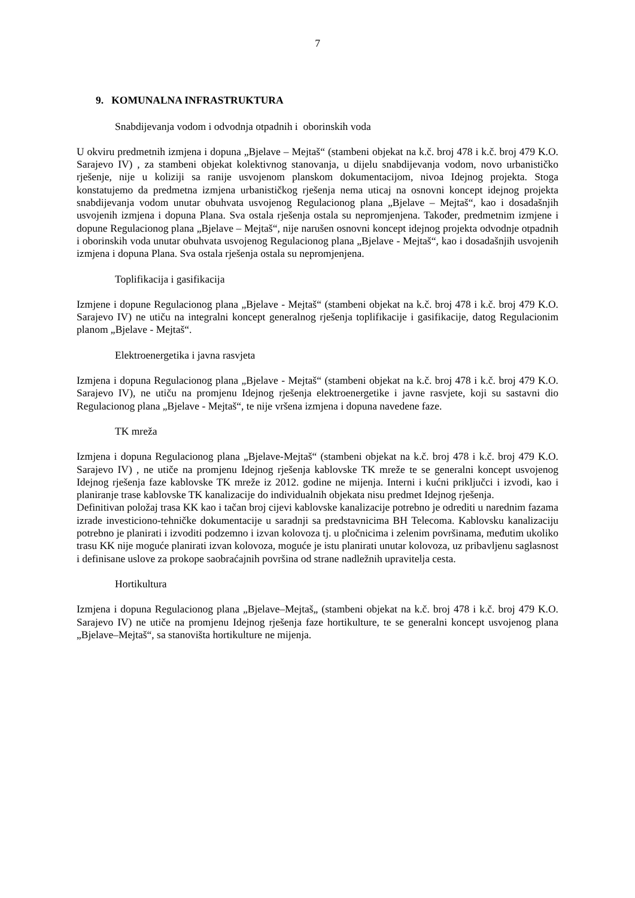7
9. KOMUNALNA INFRASTRUKTURA
Snabdijevanja vodom i odvodnja otpadnih i oborinskih voda
U okviru predmetnih izmjena i dopuna „Bjelave – Mejtaš“ (stambeni objekat na k.č. broj 478 i k.č. broj 479 K.O. Sarajevo IV) , za stambeni objekat kolektivnog stanovanja, u dijelu snabdijevanja vodom, novo urbanističko rješenje, nije u koliziji sa ranije usvojenom planskom dokumentacijom, nivoa Idejnog projekta. Stoga konstatujemo da predmetna izmjena urbanističkog rješenja nema uticaj na osnovni koncept idejnog projekta snabdijevanja vodom unutar obuhvata usvojenog Regulacionog plana „Bjelave – Mejtaš“, kao i dosadašnjih usvojenih izmjena i dopuna Plana. Sva ostala rješenja ostala su nepromjenjena. Također, predmetnim izmjene i dopune Regulacionog plana „Bjelave – Mejtaš“, nije narušen osnovni koncept idejnog projekta odvodnje otpadnih i oborinskih voda unutar obuhvata usvojenog Regulacionog plana „Bjelave - Mejtaš“, kao i dosadašnjih usvojenih izmjena i dopuna Plana. Sva ostala rješenja ostala su nepromjenjena.
Toplifikacija i gasifikacija
Izmjene i dopune Regulacionog plana „Bjelave - Mejtaš“ (stambeni objekat na k.č. broj 478 i k.č. broj 479 K.O. Sarajevo IV) ne utiču na integralni koncept generalnog rješenja toplifikacije i gasifikacije, datog Regulacionim planom „Bjelave - Mejtaš“.
Elektroenergetika i javna rasvjeta
Izmjena i dopuna Regulacionog plana „Bjelave - Mejtaš“ (stambeni objekat na k.č. broj 478 i k.č. broj 479 K.O. Sarajevo IV), ne utiču na promjenu Idejnog rješenja elektroenergetike i javne rasvjete, koji su sastavni dio Regulacionog plana „Bjelave - Mejtaš“, te nije vršena izmjena i dopuna navedene faze.
TK mreža
Izmjena i dopuna Regulacionog plana „Bjelave-Mejtaš“ (stambeni objekat na k.č. broj 478 i k.č. broj 479 K.O. Sarajevo IV) , ne utiče na promjenu Idejnog rješenja kablovske TK mreže te se generalni koncept usvojenog Idejnog rješenja faze kablovske TK mreže iz 2012. godine ne mijenja. Interni i kućni priključci i izvodi, kao i planiranje trase kablovske TK kanalizacije do individualnih objekata nisu predmet Idejnog rješenja.
Definitivan položaj trasa KK kao i tačan broj cijevi kablovske kanalizacije potrebno je odrediti u narednim fazama izrade investiciono-tehničke dokumentacije u saradnji sa predstavnicima BH Telecoma. Kablovsku kanalizaciju potrebno je planirati i izvoditi podzemno i izvan kolovoza tj. u pločnicima i zelenim površinama, međutim ukoliko trasu KK nije moguće planirati izvan kolovoza, moguće je istu planirati unutar kolovoza, uz pribavljenu saglasnost i definisane uslove za prokope saobraćajnih površina od strane nadležnih upravitelja cesta.
Hortikultura
Izmjena i dopuna Regulacionog plana „Bjelave–Mejtaš„ (stambeni objekat na k.č. broj 478 i k.č. broj 479 K.O. Sarajevo IV) ne utiče na promjenu Idejnog rješenja faze hortikulture, te se generalni koncept usvojenog plana „Bjelave–Mejtaš“, sa stanovišta hortikulture ne mijenja.